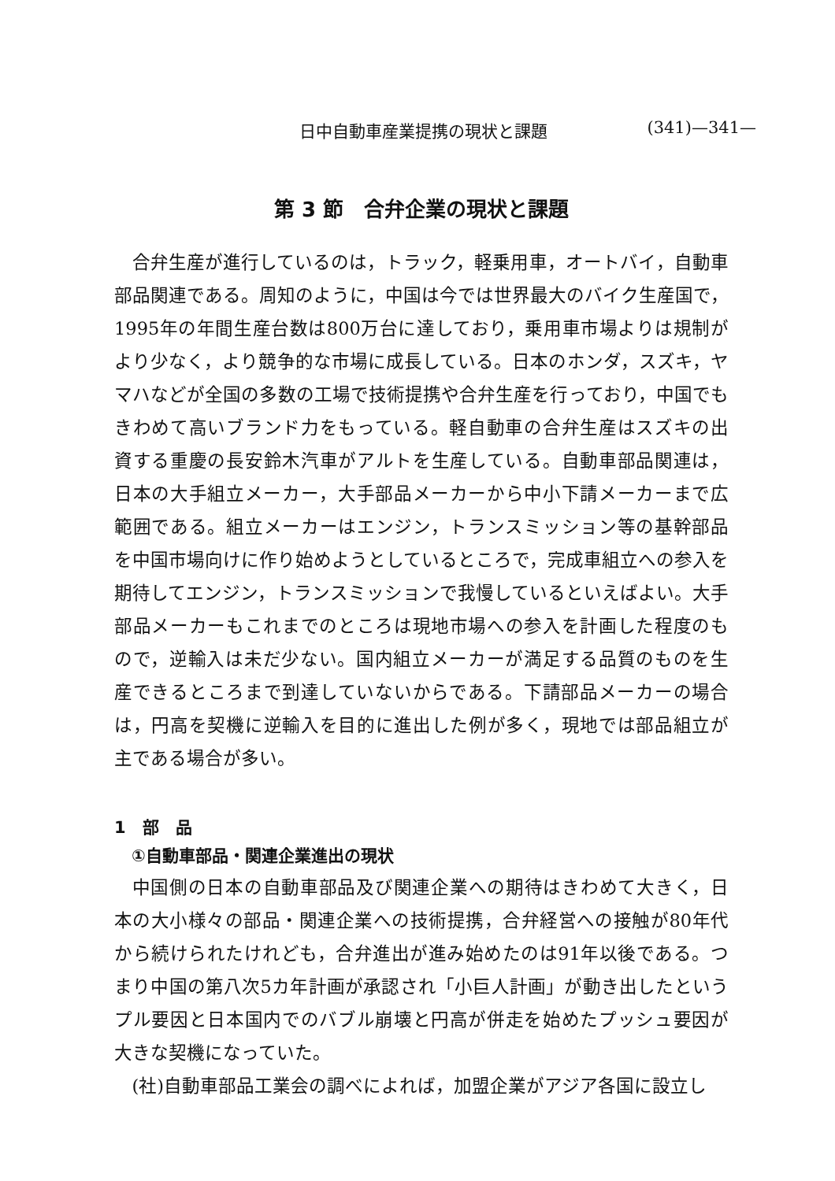日中自動車産業提携の現状と課題 (341)—341—
第 3 節　合弁企業の現状と課題
合弁生産が進行しているのは，トラック，軽乗用車，オートバイ，自動車部品関連である。周知のように，中国は今では世界最大のバイク生産国で，1995年の年間生産台数は800万台に達しており，乗用車市場よりは規制がより少なく，より競争的な市場に成長している。日本のホンダ，スズキ，ヤマハなどが全国の多数の工場で技術提携や合弁生産を行っており，中国でもきわめて高いブランド力をもっている。軽自動車の合弁生産はスズキの出資する重慶の長安鈴木汽車がアルトを生産している。自動車部品関連は，日本の大手組立メーカー，大手部品メーカーから中小下請メーカーまで広範囲である。組立メーカーはエンジン，トランスミッション等の基幹部品を中国市場向けに作り始めようとしているところで，完成車組立への参入を期待してエンジン，トランスミッションで我慢しているといえばよい。大手部品メーカーもこれまでのところは現地市場への参入を計画した程度のもので，逆輸入は未だ少ない。国内組立メーカーが満足する品質のものを生産できるところまで到達していないからである。下請部品メーカーの場合は，円高を契機に逆輸入を目的に進出した例が多く，現地では部品組立が主である場合が多い。
1　部　品
①自動車部品・関連企業進出の現状
中国側の日本の自動車部品及び関連企業への期待はきわめて大きく，日本の大小様々の部品・関連企業への技術提携，合弁経営への接触が80年代から続けられたけれども，合弁進出が進み始めたのは91年以後である。つまり中国の第八次5カ年計画が承認され「小巨人計画」が動き出したというプル要因と日本国内でのバブル崩壊と円高が併走を始めたプッシュ要因が大きな契機になっていた。
(社)自動車部品工業会の調べによれば，加盟企業がアジア各国に設立し